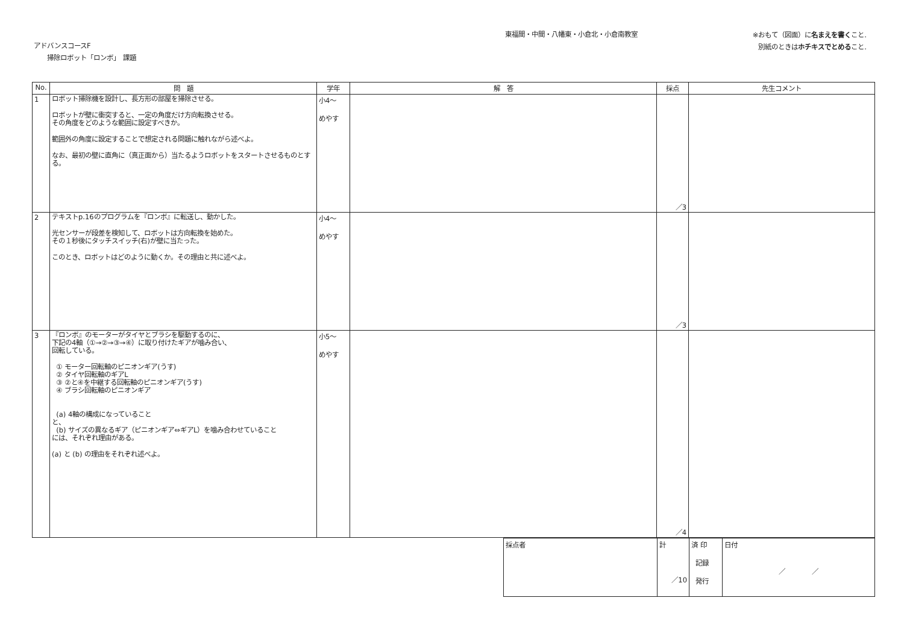アドバンスコースF
掃除ロボット「ロンボ」　課題
東福間・中間・八幡東・小倉北・小倉南教室
※おもて（図面）に名まえを書くこと.
別紙のときはホチキスでとめること.
| No. | 問 題 | 学年 | 解 答 | 採点 | 先生コメント |
| --- | --- | --- | --- | --- | --- |
| 1 | ロボット掃除機を設計し、長方形の部屋を掃除させる。 ロボットが壁に衝突すると、一定の角度だけ方向転換させる。 その角度をどのような範囲に設定すべきか。 範囲外の角度に設定することで想定される問題に触れながら述べよ。 なお、最初の壁に直角に（真正面から）当たるようロボットをスタートさせるものとする。 | 小4～ めやす | | ／3 | |
| 2 | テキストp.16のプログラムを『ロンボ』に転送し、動かした。 光センサーが段差を検知して、ロボットは方向転換を始めた。 その１秒後にタッチスイッチ(右)が壁に当たった。 このとき、ロボットはどのように動くか。その理由と共に述べよ。 | 小4～ めやす | | ／3 | |
| 3 | 『ロンボ』のモーターがタイヤとブラシを駆動するのに、 下記の4軸（①→②→③→④）に取り付けたギアが噛み合い、 回転している。 ① モーター回転軸のピニオンギア(うす) ② タイヤ回転軸のギアL ③ ②と④を中継する回転軸のピニオンギア(うす) ④ ブラシ回転軸のピニオンギア (a) 4軸の構成になっていること と、 (b) サイズの異なるギア（ピニオンギア⇔ギアL）を噛み合わせていること には、それぞれ理由がある。 (a) と (b) の理由をそれぞれ述べよ。 | 小5～ めやす | | ／4 | |
| 採点者 | 計 ／10 | 済 印 記録 発行 | 日付 ／ ／ |